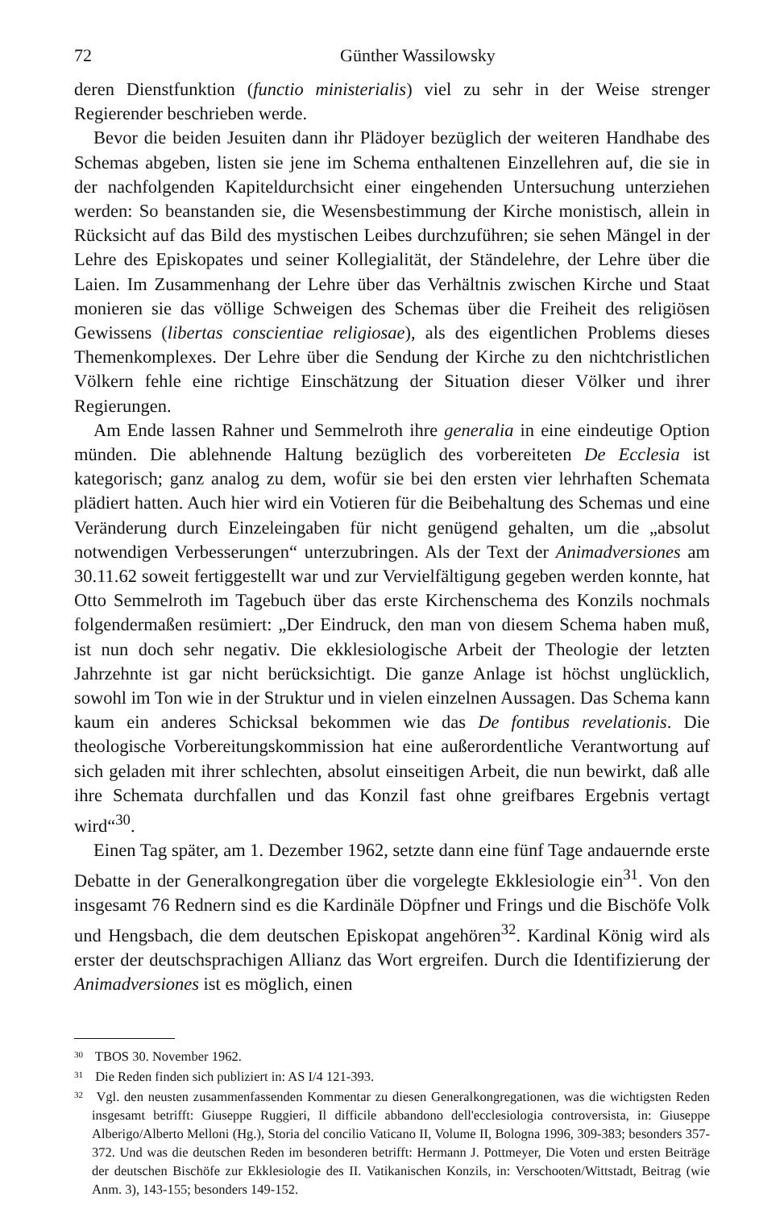72 Günther Wassilowsky
deren Dienstfunktion (functio ministerialis) viel zu sehr in der Weise strenger Regierender beschrieben werde.
Bevor die beiden Jesuiten dann ihr Plädoyer bezüglich der weiteren Handhabe des Schemas abgeben, listen sie jene im Schema enthaltenen Einzellehren auf, die sie in der nachfolgenden Kapiteldurchsicht einer eingehenden Untersuchung unterziehen werden: So beanstanden sie, die Wesensbestimmung der Kirche monistisch, allein in Rücksicht auf das Bild des mystischen Leibes durchzuführen; sie sehen Mängel in der Lehre des Episkopates und seiner Kollegialität, der Ständelehre, der Lehre über die Laien. Im Zusammenhang der Lehre über das Verhältnis zwischen Kirche und Staat monieren sie das völlige Schweigen des Schemas über die Freiheit des religiösen Gewissens (libertas conscientiae religiosae), als des eigentlichen Problems dieses Themenkomplexes. Der Lehre über die Sendung der Kirche zu den nichtchristlichen Völkern fehle eine richtige Einschätzung der Situation dieser Völker und ihrer Regierungen.
Am Ende lassen Rahner und Semmelroth ihre generalia in eine eindeutige Option münden. Die ablehnende Haltung bezüglich des vorbereiteten De Ecclesia ist kategorisch; ganz analog zu dem, wofür sie bei den ersten vier lehrhaften Schemata plädiert hatten. Auch hier wird ein Votieren für die Beibehaltung des Schemas und eine Veränderung durch Einzeleingaben für nicht genügend gehalten, um die „absolut notwendigen Verbesserungen“ unterzubringen. Als der Text der Animadversiones am 30.11.62 soweit fertiggestellt war und zur Vervielfältigung gegeben werden konnte, hat Otto Semmelroth im Tagebuch über das erste Kirchenschema des Konzils nochmals folgendermaßen resümiert: „Der Eindruck, den man von diesem Schema haben muß, ist nun doch sehr negativ. Die ekklesiologische Arbeit der Theologie der letzten Jahrzehnte ist gar nicht berücksichtigt. Die ganze Anlage ist höchst unglücklich, sowohl im Ton wie in der Struktur und in vielen einzelnen Aussagen. Das Schema kann kaum ein anderes Schicksal bekommen wie das De fontibus revelationis. Die theologische Vorbereitungskommission hat eine außerordentliche Verantwortung auf sich geladen mit ihrer schlechten, absolut einseitigen Arbeit, die nun bewirkt, daß alle ihre Schemata durchfallen und das Konzil fast ohne greifbares Ergebnis vertagt wird“<sup>30</sup>.
Einen Tag später, am 1. Dezember 1962, setzte dann eine fünf Tage andauernde erste Debatte in der Generalkongregation über die vorgelegte Ekklesiologie ein<sup>31</sup>. Von den insgesamt 76 Rednern sind es die Kardinäle Döpfner und Frings und die Bischöfe Volk und Hengsbach, die dem deutschen Episkopat angehören<sup>32</sup>. Kardinal König wird als erster der deutschsprachigen Allianz das Wort ergreifen. Durch die Identifizierung der Animadversiones ist es möglich, einen
<sup>30</sup> TBOS 30. November 1962.
<sup>31</sup> Die Reden finden sich publiziert in: AS I/4 121-393.
<sup>32</sup> Vgl. den neusten zusammenfassenden Kommentar zu diesen Generalkongregationen, was die wichtigsten Reden insgesamt betrifft: Giuseppe Ruggieri, Il difficile abbandono dell'ecclesiologia controversista, in: Giuseppe Alberigo/Alberto Melloni (Hg.), Storia del concilio Vaticano II, Volume II, Bologna 1996, 309-383; besonders 357-372. Und was die deutschen Reden im besonderen betrifft: Hermann J. Pottmeyer, Die Voten und ersten Beiträge der deutschen Bischöfe zur Ekklesiologie des II. Vatikanischen Konzils, in: Verschooten/Wittstadt, Beitrag (wie Anm. 3), 143-155; besonders 149-152.